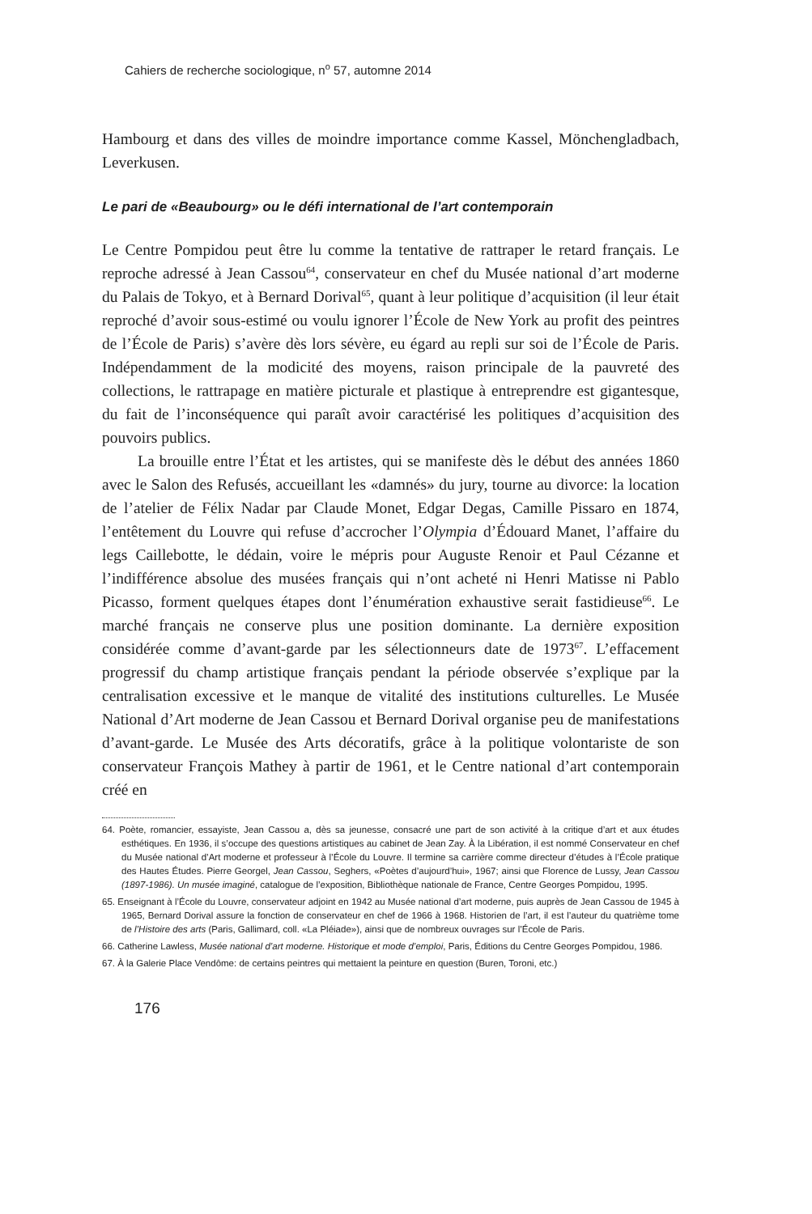Cahiers de recherche sociologique, n<sup>o</sup> 57, automne 2014
Hambourg et dans des villes de moindre importance comme Kassel, Mönchengladbach, Leverkusen.
Le pari de «Beaubourg» ou le défi international de l’art contemporain
Le Centre Pompidou peut être lu comme la tentative de rattraper le retard français. Le reproche adressé à Jean Cassou<sup>64</sup>, conservateur en chef du Musée national d’art moderne du Palais de Tokyo, et à Bernard Dorival<sup>65</sup>, quant à leur politique d’acquisition (il leur était reproché d’avoir sous-estimé ou voulu ignorer l’École de New York au profit des peintres de l’École de Paris) s’avère dès lors sévère, eu égard au repli sur soi de l’École de Paris. Indépendamment de la modicité des moyens, raison principale de la pauvreté des collections, le rattrapage en matière picturale et plastique à entreprendre est gigantesque, du fait de l’inconséquence qui paraît avoir caractérisé les politiques d’acquisition des pouvoirs publics.
La brouille entre l’État et les artistes, qui se manifeste dès le début des années 1860 avec le Salon des Refusés, accueillant les «damnés» du jury, tourne au divorce: la location de l’atelier de Félix Nadar par Claude Monet, Edgar Degas, Camille Pissaro en 1874, l’entêtement du Louvre qui refuse d’accrocher l’Olympia d’Édouard Manet, l’affaire du legs Caillebotte, le dédain, voire le mépris pour Auguste Renoir et Paul Cézanne et l’indifférence absolue des musées français qui n’ont acheté ni Henri Matisse ni Pablo Picasso, forment quelques étapes dont l’énumération exhaustive serait fastidieuse<sup>66</sup>. Le marché français ne conserve plus une position dominante. La dernière exposition considérée comme d’avant-garde par les sélectionneurs date de 1973<sup>67</sup>. L’effacement progressif du champ artistique français pendant la période observée s’explique par la centralisation excessive et le manque de vitalité des institutions culturelles. Le Musée National d’Art moderne de Jean Cassou et Bernard Dorival organise peu de manifestations d’avant-garde. Le Musée des Arts décoratifs, grâce à la politique volontariste de son conservateur François Mathey à partir de 1961, et le Centre national d’art contemporain créé en
64. Poète, romancier, essayiste, Jean Cassou a, dès sa jeunesse, consacré une part de son activité à la critique d’art et aux études esthétiques. En 1936, il s’occupe des questions artistiques au cabinet de Jean Zay. À la Libération, il est nommé Conservateur en chef du Musée national d’Art moderne et professeur à l’École du Louvre. Il termine sa carrière comme directeur d’études à l’École pratique des Hautes Études. Pierre Georgel, Jean Cassou, Seghers, «Poètes d’aujourd’hui», 1967; ainsi que Florence de Lussy, Jean Cassou (1897-1986). Un musée imaginé, catalogue de l’exposition, Bibliothèque nationale de France, Centre Georges Pompidou, 1995.
65. Enseignant à l’École du Louvre, conservateur adjoint en 1942 au Musée national d’art moderne, puis auprès de Jean Cassou de 1945 à 1965, Bernard Dorival assure la fonction de conservateur en chef de 1966 à 1968. Historien de l’art, il est l’auteur du quatrième tome de l’Histoire des arts (Paris, Gallimard, coll. «La Pléiade»), ainsi que de nombreux ouvrages sur l’École de Paris.
66. Catherine Lawless, Musée national d’art moderne. Historique et mode d’emploi, Paris, Éditions du Centre Georges Pompidou, 1986.
67. À la Galerie Place Vendôme: de certains peintres qui mettaient la peinture en question (Buren, Toroni, etc.)
176